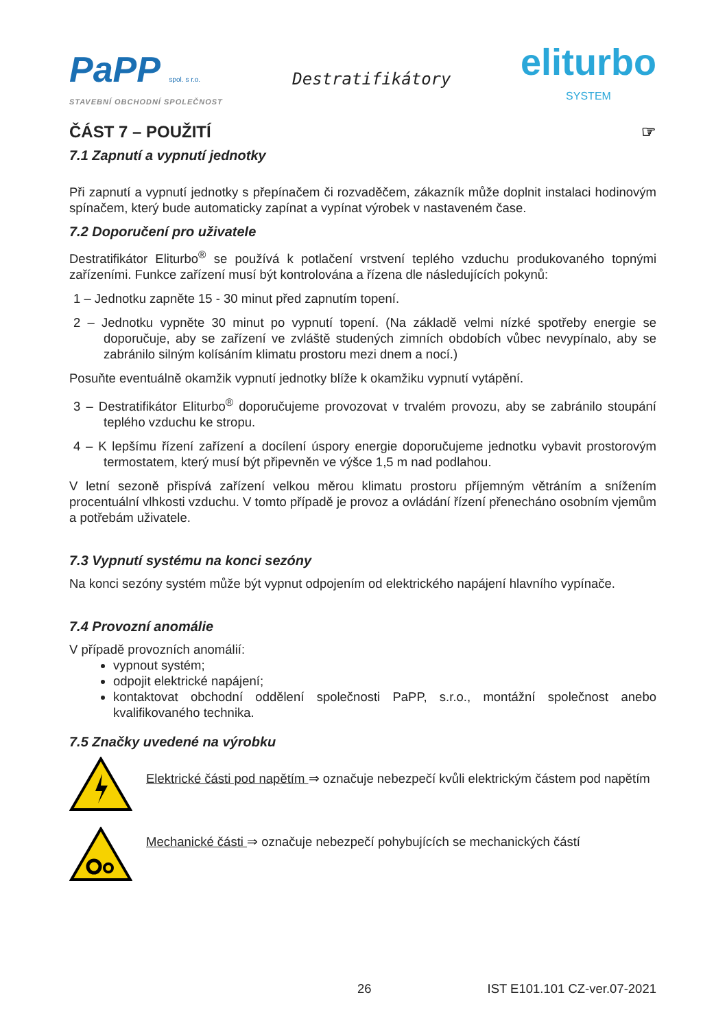PaPP spol. s r.o.
STAVEBNÍ OBCHODNÍ SPOLEČNOST
Destratifikátory
eliturbo
SYSTEM
ČÁST 7 – POUŽITÍ ☞
7.1 Zapnutí a vypnutí jednotky
Při zapnutí a vypnutí jednotky s přepínačem či rozvaděčem, zákazník může doplnit instalaci hodinovým spínačem, který bude automaticky zapínat a vypínat výrobek v nastaveném čase.
7.2 Doporučení pro uživatele
Destratifikátor Eliturbo<sup>®</sup> se používá k potlačení vrstvení teplého vzduchu produkovaného topnými zařízeními. Funkce zařízení musí být kontrolována a řízena dle následujících pokynů:
1 – Jednotku zapněte 15 - 30 minut před zapnutím topení.
2 – Jednotku vypněte 30 minut po vypnutí topení. (Na základě velmi nízké spotřeby energie se doporučuje, aby se zařízení ve zvláště studených zimních obdobích vůbec nevypínalo, aby se zabránilo silným kolísáním klimatu prostoru mezi dnem a nocí.)
Posuňte eventuálně okamžik vypnutí jednotky blíže k okamžiku vypnutí vytápění.
3 – Destratifikátor Eliturbo<sup>®</sup> doporučujeme provozovat v trvalém provozu, aby se zabránilo stoupání teplého vzduchu ke stropu.
4 – K lepšímu řízení zařízení a docílení úspory energie doporučujeme jednotku vybavit prostorovým termostatem, který musí být připevněn ve výšce 1,5 m nad podlahou.
V letní sezoně přispívá zařízení velkou měrou klimatu prostoru příjemným větráním a snížením procentuální vlhkosti vzduchu. V tomto případě je provoz a ovládání řízení přenecháno osobním vjemům a potřebám uživatele.
7.3 Vypnutí systému na konci sezóny
Na konci sezóny systém může být vypnut odpojením od elektrického napájení hlavního vypínače.
7.4 Provozní anomálie
V případě provozních anomálií:
vypnout systém;
odpojit elektrické napájení;
kontaktovat obchodní oddělení společnosti PaPP, s.r.o., montážní společnost anebo kvalifikovaného technika.
7.5 Značky uvedené na výrobku
Elektrické části pod napětím ⇒ označuje nebezpečí kvůli elektrickým částem pod napětím
Mechanické části ⇒ označuje nebezpečí pohybujících se mechanických částí
26 IST E101.101 CZ-ver.07-2021